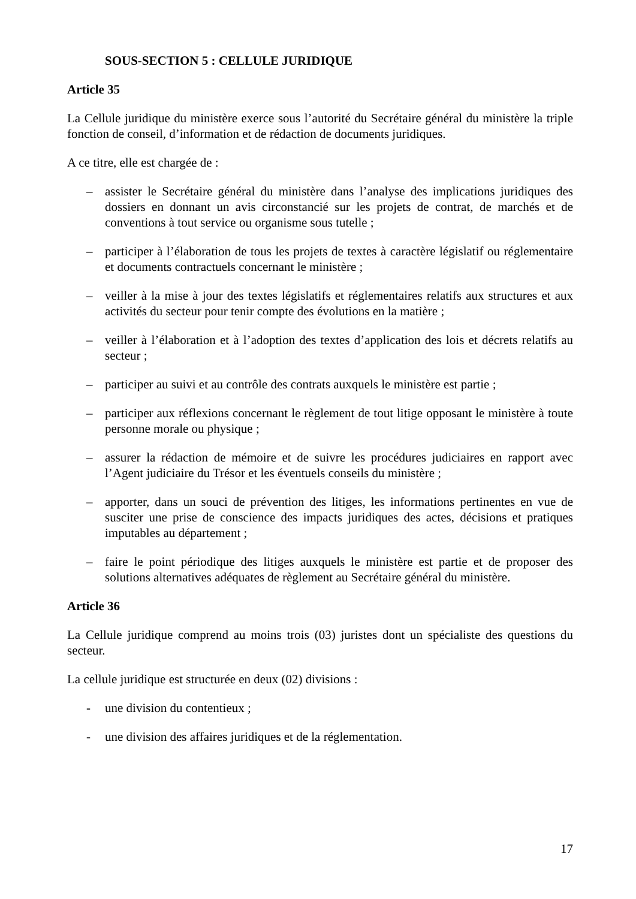SOUS-SECTION 5 : CELLULE JURIDIQUE
Article 35
La Cellule juridique du ministère exerce sous l’autorité du Secrétaire général du ministère la triple fonction de conseil, d’information et de rédaction de documents juridiques.
A ce titre, elle est chargée de :
– assister le Secrétaire général du ministère dans l’analyse des implications juridiques des dossiers en donnant un avis circonstancié sur les projets de contrat, de marchés et de conventions à tout service ou organisme sous tutelle ;
– participer à l’élaboration de tous les projets de textes à caractère législatif ou réglementaire et documents contractuels concernant le ministère ;
– veiller à la mise à jour des textes législatifs et réglementaires relatifs aux structures et aux activités du secteur pour tenir compte des évolutions en la matière ;
– veiller à l’élaboration et à l’adoption des textes d’application des lois et décrets relatifs au secteur ;
– participer au suivi et au contrôle des contrats auxquels le ministère est partie ;
– participer aux réflexions concernant le règlement de tout litige opposant le ministère à toute personne morale ou physique ;
– assurer la rédaction de mémoire et de suivre les procédures judiciaires en rapport avec l’Agent judiciaire du Trésor et les éventuels conseils du ministère ;
– apporter, dans un souci de prévention des litiges, les informations pertinentes en vue de susciter une prise de conscience des impacts juridiques des actes, décisions et pratiques imputables au département ;
– faire le point périodique des litiges auxquels le ministère est partie et de proposer des solutions alternatives adéquates de règlement au Secrétaire général du ministère.
Article 36
La Cellule juridique comprend au moins trois (03) juristes dont un spécialiste des questions du secteur.
La cellule juridique est structurée en deux (02) divisions :
- une division du contentieux ;
- une division des affaires juridiques et de la réglementation.
17